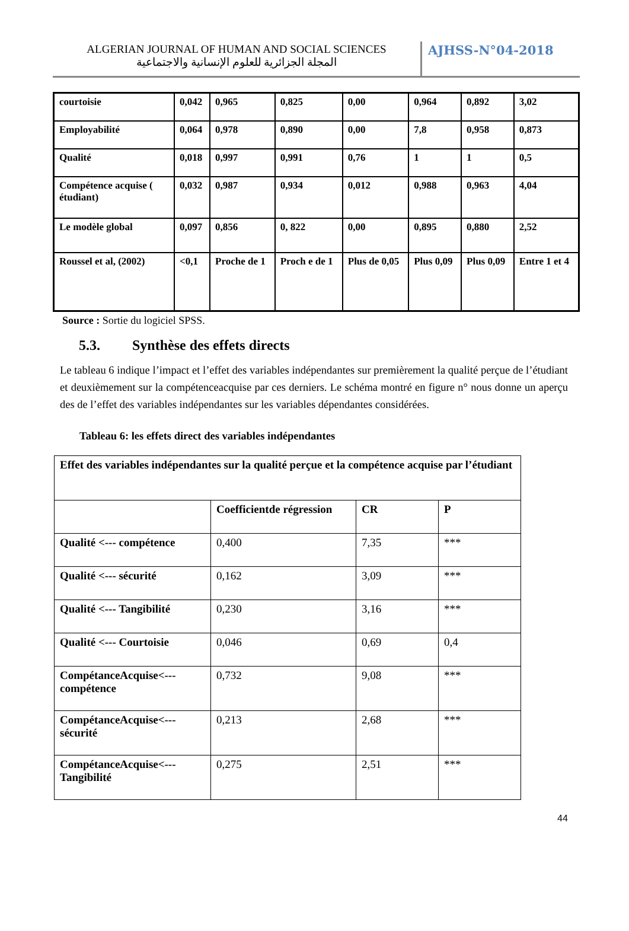ALGERIAN JOURNAL OF HUMAN AND SOCIAL SCIENCES
المجلة الجزائرية للعلوم الإنسانية والاجتماعية
AJHSS-N°04-2018
| courtoisie | 0,042 | 0,965 | 0,825 | 0,00 | 0,964 | 0,892 | 3,02 |
| Employabilité | 0,064 | 0,978 | 0,890 | 0,00 | 7,8 | 0,958 | 0,873 |
| Qualité | 0,018 | 0,997 | 0,991 | 0,76 | 1 | 1 | 0,5 |
| Compétence acquise ( étudiant) | 0,032 | 0,987 | 0,934 | 0,012 | 0,988 | 0,963 | 4,04 |
| Le modèle global | 0,097 | 0,856 | 0, 822 | 0,00 | 0,895 | 0,880 | 2,52 |
| Roussel et al, (2002) | <0,1 | Proche de 1 | Proch e de 1 | Plus de 0,05 | Plus 0,09 | Plus 0,09 | Entre 1 et 4 |
Source : Sortie du logiciel SPSS.
5.3. Synthèse des effets directs
Le tableau 6 indique l’impact et l’effet des variables indépendantes sur premièrement la qualité perçue de l’étudiant et deuxièmement sur la compétenceacquise par ces derniers. Le schéma montré en figure n° nous donne un aperçu des de l’effet des variables indépendantes sur les variables dépendantes considérées.
Tableau 6: les effets direct des variables indépendantes
| Effet des variables indépendantes sur la qualité perçue et la compétence acquise par l’étudiant | | | |
| | Coefficientde régression | CR | P |
| Qualité <--- compétence | 0,400 | 7,35 | *** |
| Qualité <--- sécurité | 0,162 | 3,09 | *** |
| Qualité <--- Tangibilité | 0,230 | 3,16 | *** |
| Qualité <--- Courtoisie | 0,046 | 0,69 | 0,4 |
| CompétanceAcquise<--- compétence | 0,732 | 9,08 | *** |
| CompétanceAcquise<--- sécurité | 0,213 | 2,68 | *** |
| CompétanceAcquise<--- Tangibilité | 0,275 | 2,51 | *** |
44